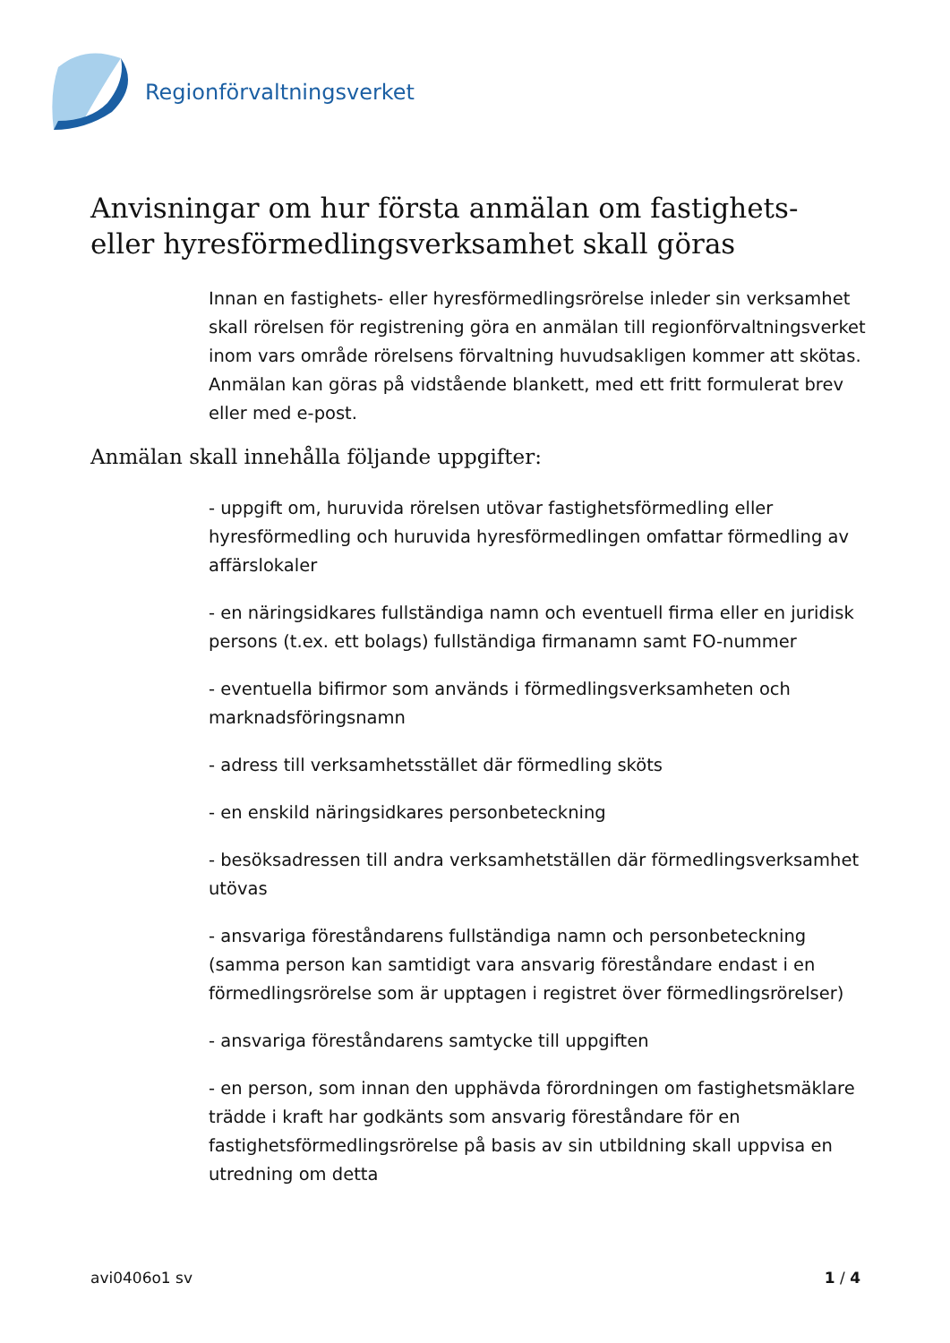Regionförvaltningsverket
Anvisningar om hur första anmälan om fastighets- eller hyresförmedlingsverksamhet skall göras
Innan en fastighets- eller hyresförmedlingsrörelse inleder sin verksamhet skall rörelsen för registrening göra en anmälan till regionförvaltningsverket inom vars område rörelsens förvaltning huvudsakligen kommer att skötas. Anmälan kan göras på vidstående blankett, med ett fritt formulerat brev eller med e-post.
Anmälan skall innehålla följande uppgifter:
- uppgift om, huruvida rörelsen utövar fastighetsförmedling eller hyresförmedling och huruvida hyresförmedlingen omfattar förmedling av affärslokaler
- en näringsidkares fullständiga namn och eventuell firma eller en juridisk persons (t.ex. ett bolags) fullständiga firmanamn samt FO-nummer
- eventuella bifirmor som används i förmedlingsverksamheten och marknadsföringsnamn
- adress till verksamhetsstället där förmedling sköts
- en enskild näringsidkares personbeteckning
- besöksadressen till andra verksamhetställen där förmedlingsverksamhet utövas
- ansvariga föreståndarens fullständiga namn och personbeteckning (samma person kan samtidigt vara ansvarig föreståndare endast i en förmedlingsrörelse som är upptagen i registret över förmedlingsrörelser)
- ansvariga föreståndarens samtycke till uppgiften
- en person, som innan den upphävda förordningen om fastighetsmäklare trädde i kraft har godkänts som ansvarig föreståndare för en fastighetsförmedlingsrörelse på basis av sin utbildning skall uppvisa en utredning om detta
avi0406o1 sv 1 / 4